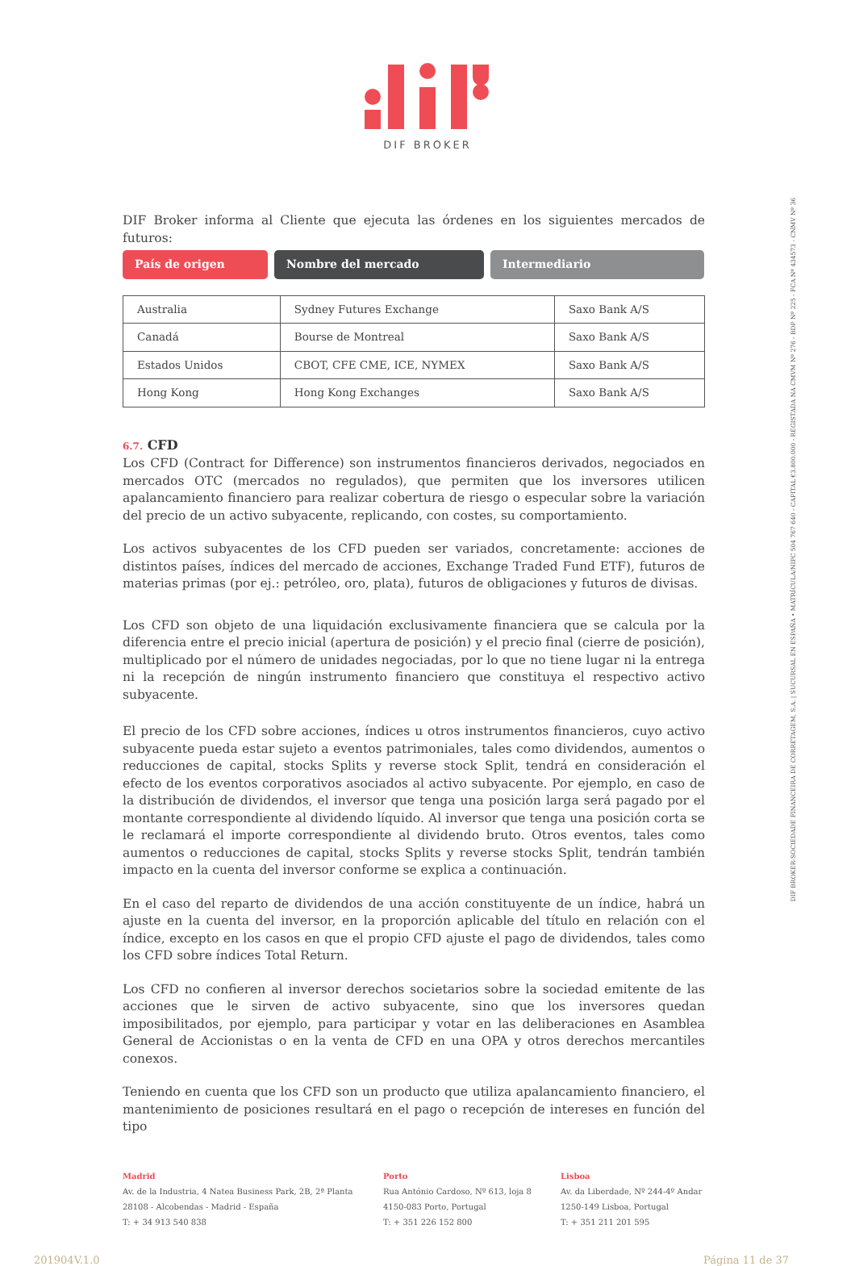DIF BROKER
DIF BROKER-SOCIEDADE FINANCEIRA DE CORRETAGEM, S.A. | SUCURSAL EN ESPAÑA • MATRÍCULA/NIPC 504 767 640 - CAPITAL €3.800.000 - REGISTADA NA CMVM Nº 276 - BDP Nº 225 - FCA Nº 434573 - CNMV Nº 36
DIF Broker informa al Cliente que ejecuta las órdenes en los siguientes mercados de futuros:
País de origen Nombre del mercado Intermediario
| Australia | Sydney Futures Exchange | Saxo Bank A/S |
| Canadá | Bourse de Montreal | Saxo Bank A/S |
| Estados Unidos | CBOT, CFE CME, ICE, NYMEX | Saxo Bank A/S |
| Hong Kong | Hong Kong Exchanges | Saxo Bank A/S |
6.7. CFD
Los CFD (Contract for Difference) son instrumentos financieros derivados, negociados en mercados OTC (mercados no regulados), que permiten que los inversores utilicen apalancamiento financiero para realizar cobertura de riesgo o especular sobre la variación del precio de un activo subyacente, replicando, con costes, su comportamiento.
Los activos subyacentes de los CFD pueden ser variados, concretamente: acciones de distintos países, índices del mercado de acciones, Exchange Traded Fund ETF), futuros de materias primas (por ej.: petróleo, oro, plata), futuros de obligaciones y futuros de divisas.
Los CFD son objeto de una liquidación exclusivamente financiera que se calcula por la diferencia entre el precio inicial (apertura de posición) y el precio final (cierre de posición), multiplicado por el número de unidades negociadas, por lo que no tiene lugar ni la entrega ni la recepción de ningún instrumento financiero que constituya el respectivo activo subyacente.
El precio de los CFD sobre acciones, índices u otros instrumentos financieros, cuyo activo subyacente pueda estar sujeto a eventos patrimoniales, tales como dividendos, aumentos o reducciones de capital, stocks Splits y reverse stock Split, tendrá en consideración el efecto de los eventos corporativos asociados al activo subyacente. Por ejemplo, en caso de la distribución de dividendos, el inversor que tenga una posición larga será pagado por el montante correspondiente al dividendo líquido. Al inversor que tenga una posición corta se le reclamará el importe correspondiente al dividendo bruto. Otros eventos, tales como aumentos o reducciones de capital, stocks Splits y reverse stocks Split, tendrán también impacto en la cuenta del inversor conforme se explica a continuación.
En el caso del reparto de dividendos de una acción constituyente de un índice, habrá un ajuste en la cuenta del inversor, en la proporción aplicable del título en relación con el índice, excepto en los casos en que el propio CFD ajuste el pago de dividendos, tales como los CFD sobre índices Total Return.
Los CFD no confieren al inversor derechos societarios sobre la sociedad emitente de las acciones que le sirven de activo subyacente, sino que los inversores quedan imposibilitados, por ejemplo, para participar y votar en las deliberaciones en Asamblea General de Accionistas o en la venta de CFD en una OPA y otros derechos mercantiles conexos.
Teniendo en cuenta que los CFD son un producto que utiliza apalancamiento financiero, el mantenimiento de posiciones resultará en el pago o recepción de intereses en función del tipo
Madrid
Av. de la Industria, 4 Natea Business Park, 2B, 2ª Planta
28108 - Alcobendas - Madrid - España
T: + 34 913 540 838
Porto
Rua António Cardoso, Nº 613, loja 8
4150-083 Porto, Portugal
T: + 351 226 152 800
Lisboa
Av. da Liberdade, Nº 244-4º Andar
1250-149 Lisboa, Portugal
T: + 351 211 201 595
201904V.1.0 Página 11 de 37